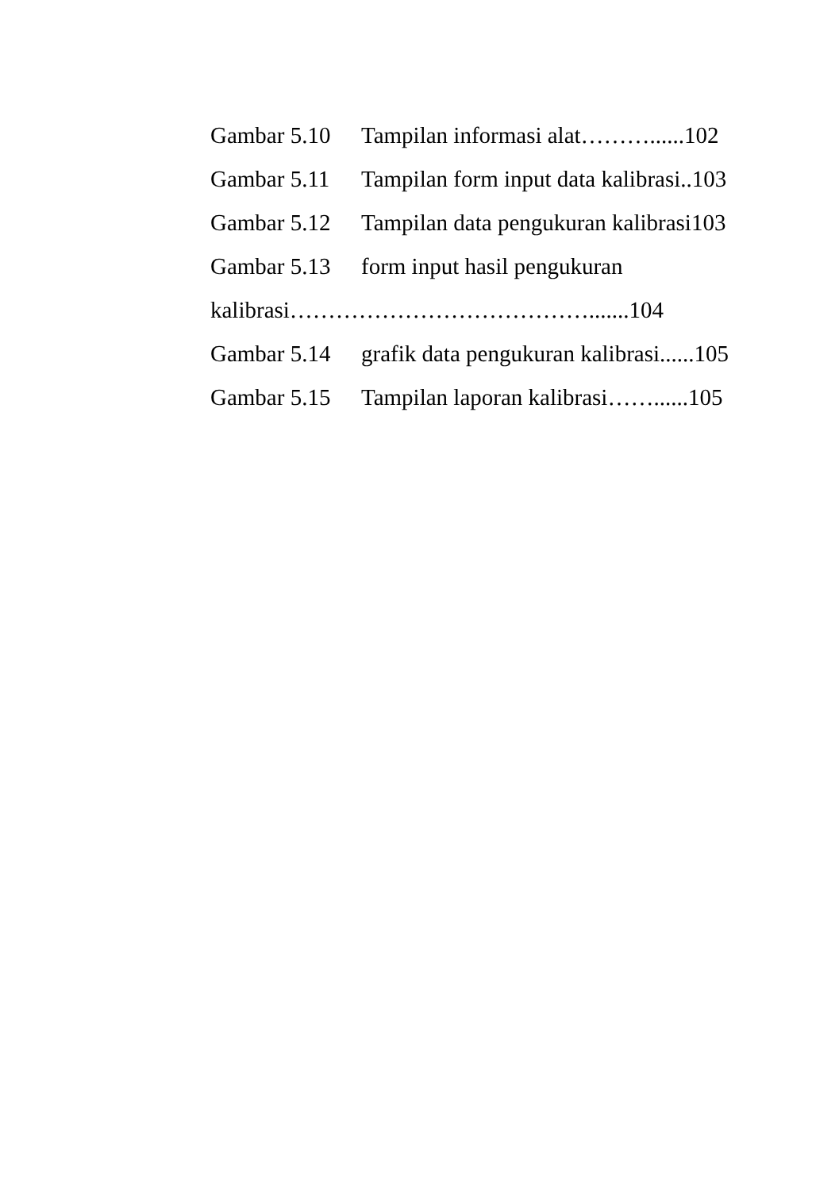Gambar 5.10 Tampilan informasi alat………......102
Gambar 5.11 Tampilan form input data kalibrasi..103
Gambar 5.12 Tampilan data pengukuran kalibrasi103
Gambar 5.13 form input hasil pengukuran
kalibrasi………………………………….......104
Gambar 5.14 grafik data pengukuran kalibrasi......105
Gambar 5.15 Tampilan laporan kalibrasi……......105